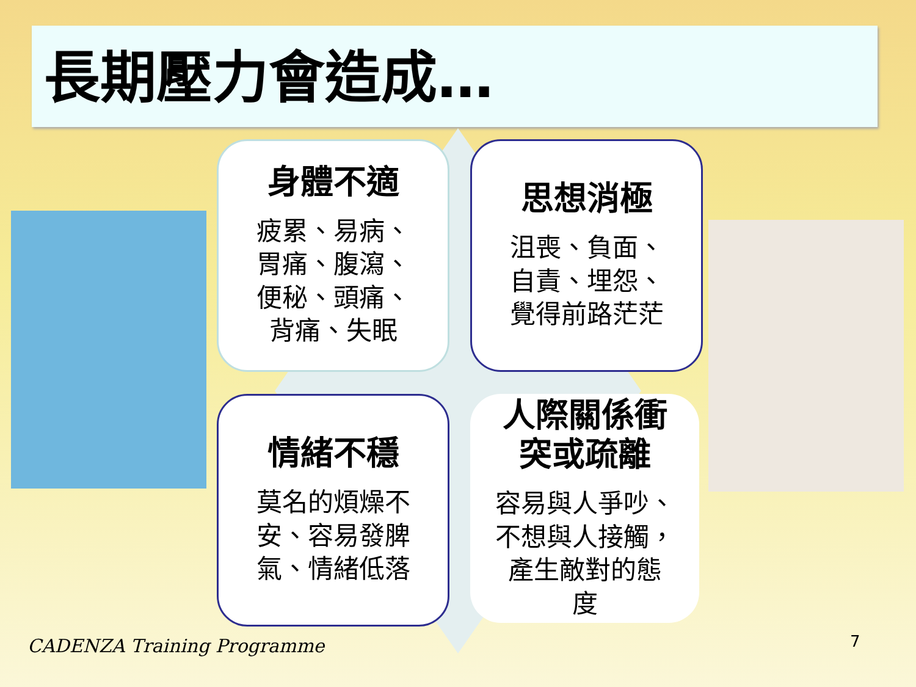長期壓力會造成…
身體不適
疲累、易病、
胃痛、腹瀉、
便秘、頭痛、
背痛、失眠
思想消極
沮喪、負面、
自責、埋怨、
覺得前路茫茫
情緒不穩
莫名的煩燥不
安、容易發脾
氣、情緒低落
人際關係衝
突或疏離
容易與人爭吵、
不想與人接觸，
產生敵對的態
度
CADENZA Training Programme 7